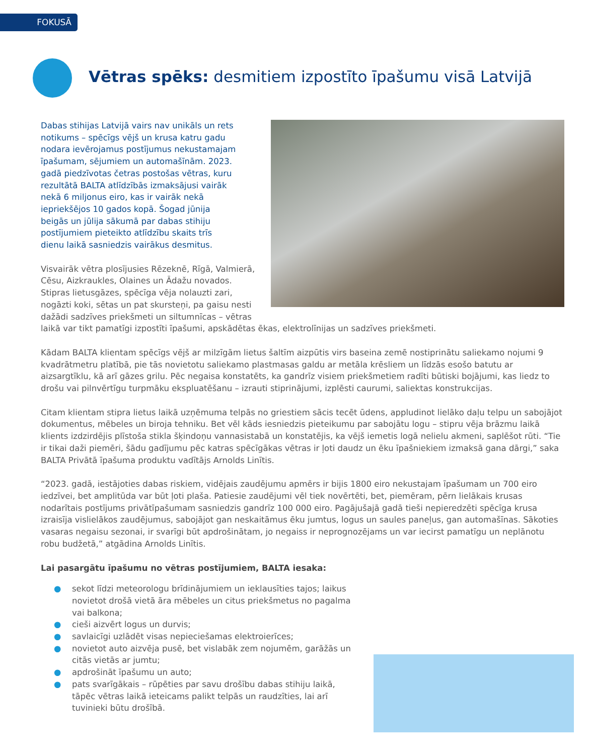FOKUSĀ
Vētras spēks: desmitiem izpostīto īpašumu visā Latvijā
Dabas stihijas Latvijā vairs nav unikāls un rets notikums – spēcīgs vējš un krusa katru gadu nodara ievērojamus postījumus nekustamajam īpašumam, sējumiem un automašīnām. 2023. gadā piedzīvotas četras postošas vētras, kuru rezultātā BALTA atlīdzībās izmaksājusi vairāk nekā 6 miljonus eiro, kas ir vairāk nekā iepriekšējos 10 gados kopā. Šogad jūnija beigās un jūlija sākumā par dabas stihiju postījumiem pieteikto atlīdzību skaits trīs dienu laikā sasniedzis vairākus desmitus.
Visvairāk vētra plosījusies Rēzeknē, Rīgā, Valmierā, Cēsu, Aizkraukles, Olaines un Ādažu novados. Stipras lietusgāzes, spēcīga vēja nolauzti zari, nogāzti koki, sētas un pat skursteņi, pa gaisu nesti dažādi sadzīves priekšmeti un siltumnīcas – vētras laikā var tikt pamatīgi izpostīti īpašumi, apskādētas ēkas, elektrolīnijas un sadzīves priekšmeti.
Kādam BALTA klientam spēcīgs vējš ar milzīgām lietus šaltīm aizpūtis virs baseina zemē nostiprinātu saliekamo nojumi 9 kvadrātmetru platībā, pie tās novietotu saliekamo plastmasas galdu ar metāla krēsliem un līdzās esošo batutu ar aizsargtīklu, kā arī gāzes grilu. Pēc negaisa konstatēts, ka gandrīz visiem priekšmetiem radīti būtiski bojājumi, kas liedz to drošu vai pilnvērtīgu turpmāku ekspluatēšanu – izrauti stiprinājumi, izplēsti caurumi, saliektas konstrukcijas.
Citam klientam stipra lietus laikā uzņēmuma telpās no griestiem sācis tecēt ūdens, appludinot lielāko daļu telpu un sabojājot dokumentus, mēbeles un biroja tehniku. Bet vēl kāds iesniedzis pieteikumu par sabojātu logu – stipru vēja brāzmu laikā klients izdzirdējis plīstoša stikla šķindoņu vannasistabā un konstatējis, ka vējš iemetis logā nelielu akmeni, saplēšot rūti. “Tie ir tikai daži piemēri, šādu gadījumu pēc katras spēcīgākas vētras ir ļoti daudz un ēku īpašniekiem izmaksā gana dārgi,” saka BALTA Privātā īpašuma produktu vadītājs Arnolds Linītis.
“2023. gadā, iestājoties dabas riskiem, vidējais zaudējumu apmērs ir bijis 1800 eiro nekustajam īpašumam un 700 eiro iedzīvei, bet amplitūda var būt ļoti plaša. Patiesie zaudējumi vēl tiek novērtēti, bet, piemēram, pērn lielākais krusas nodarītais postījums privātīpašumam sasniedzis gandrīz 100 000 eiro. Pagājušajā gadā tieši nepieredzēti spēcīga krusa izraisīja vislielākos zaudējumus, sabojājot gan neskaitāmus ēku jumtus, logus un saules paneļus, gan automašīnas. Sākoties vasaras negaisu sezonai, ir svarīgi būt apdrošinātam, jo negaiss ir neprognozējams un var iecirst pamatīgu un neplānotu robu budžetā,” atgādina Arnolds Linītis.
Lai pasargātu īpašumu no vētras postījumiem, BALTA iesaka:
● sekot līdzi meteorologu brīdinājumiem un ieklausīties tajos; laikus novietot drošā vietā āra mēbeles un citus priekšmetus no pagalma vai balkona;
● cieši aizvērt logus un durvis;
● savlaicīgi uzlādēt visas nepieciešamas elektroierīces;
● novietot auto aizvēja pusē, bet vislabāk zem nojumēm, garāžās un citās vietās ar jumtu;
● apdrošināt īpašumu un auto;
● pats svarīgākais – rūpēties par savu drošību dabas stihiju laikā, tāpēc vētras laikā ieteicams palikt telpās un raudzīties, lai arī tuvinieki būtu drošībā.